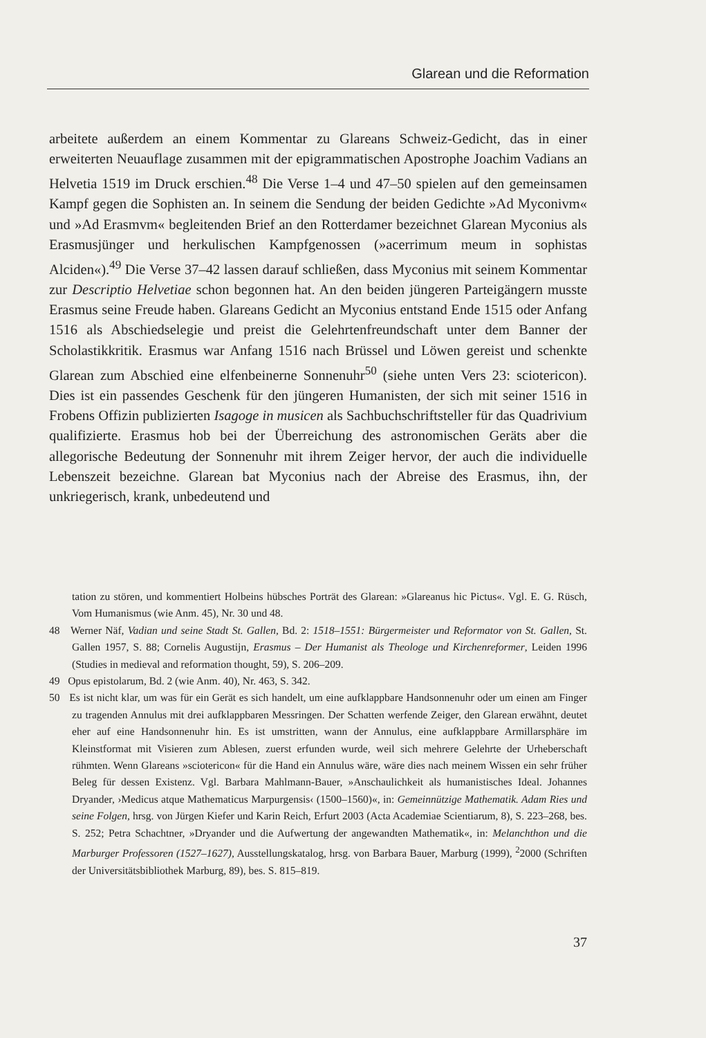Glarean und die Reformation
arbeitete außerdem an einem Kommentar zu Glareans Schweiz-Gedicht, das in einer erweiterten Neuauflage zusammen mit der epigrammatischen Apostrophe Joachim Vadians an Helvetia 1519 im Druck erschien.<sup>48</sup> Die Verse 1–4 und 47–50 spielen auf den gemeinsamen Kampf gegen die Sophisten an. In seinem die Sendung der beiden Gedichte »Ad Myconivm« und »Ad Erasmvm« begleitenden Brief an den Rotterdamer bezeichnet Glarean Myconius als Erasmusjünger und herkulischen Kampfgenossen (»acerrimum meum in sophistas Alciden«).<sup>49</sup> Die Verse 37–42 lassen darauf schließen, dass Myconius mit seinem Kommentar zur Descriptio Helvetiae schon begonnen hat. An den beiden jüngeren Parteigängern musste Erasmus seine Freude haben. Glareans Gedicht an Myconius entstand Ende 1515 oder Anfang 1516 als Abschiedselegie und preist die Gelehrtenfreundschaft unter dem Banner der Scholastikkritik. Erasmus war Anfang 1516 nach Brüssel und Löwen gereist und schenkte Glarean zum Abschied eine elfenbeinerne Sonnenuhr<sup>50</sup> (siehe unten Vers 23: sciotericon). Dies ist ein passendes Geschenk für den jüngeren Humanisten, der sich mit seiner 1516 in Frobens Offizin publizierten Isagoge in musicen als Sachbuchschriftsteller für das Quadrivium qualifizierte. Erasmus hob bei der Überreichung des astronomischen Geräts aber die allegorische Bedeutung der Sonnenuhr mit ihrem Zeiger hervor, der auch die individuelle Lebenszeit bezeichne. Glarean bat Myconius nach der Abreise des Erasmus, ihn, der unkriegerisch, krank, unbedeutend und
tation zu stören, und kommentiert Holbeins hübsches Porträt des Glarean: »Glareanus hic Pictus«. Vgl. E. G. Rüsch, Vom Humanismus (wie Anm. 45), Nr. 30 und 48.
48 Werner Näf, Vadian und seine Stadt St. Gallen, Bd. 2: 1518–1551: Bürgermeister und Reformator von St. Gallen, St. Gallen 1957, S. 88; Cornelis Augustijn, Erasmus – Der Humanist als Theologe und Kirchenreformer, Leiden 1996 (Studies in medieval and reformation thought, 59), S. 206–209.
49 Opus epistolarum, Bd. 2 (wie Anm. 40), Nr. 463, S. 342.
50 Es ist nicht klar, um was für ein Gerät es sich handelt, um eine aufklappbare Handsonnenuhr oder um einen am Finger zu tragenden Annulus mit drei aufklappbaren Messringen. Der Schatten werfende Zeiger, den Glarean erwähnt, deutet eher auf eine Handsonnenuhr hin. Es ist umstritten, wann der Annulus, eine aufklappbare Armillarsphäre im Kleinstformat mit Visieren zum Ablesen, zuerst erfunden wurde, weil sich mehrere Gelehrte der Urheberschaft rühmten. Wenn Glareans »sciotericon« für die Hand ein Annulus wäre, wäre dies nach meinem Wissen ein sehr früher Beleg für dessen Existenz. Vgl. Barbara Mahlmann-Bauer, »Anschaulichkeit als humanistisches Ideal. Johannes Dryander, ›Medicus atque Mathematicus Marpurgensis‹ (1500–1560)«, in: Gemeinnützige Mathematik. Adam Ries und seine Folgen, hrsg. von Jürgen Kiefer und Karin Reich, Erfurt 2003 (Acta Academiae Scientiarum, 8), S. 223–268, bes. S. 252; Petra Schachtner, »Dryander und die Aufwertung der angewandten Mathematik«, in: Melanchthon und die Marburger Professoren (1527–1627), Ausstellungskatalog, hrsg. von Barbara Bauer, Marburg (1999), <sup>2</sup>2000 (Schriften der Universitätsbibliothek Marburg, 89), bes. S. 815–819.
37